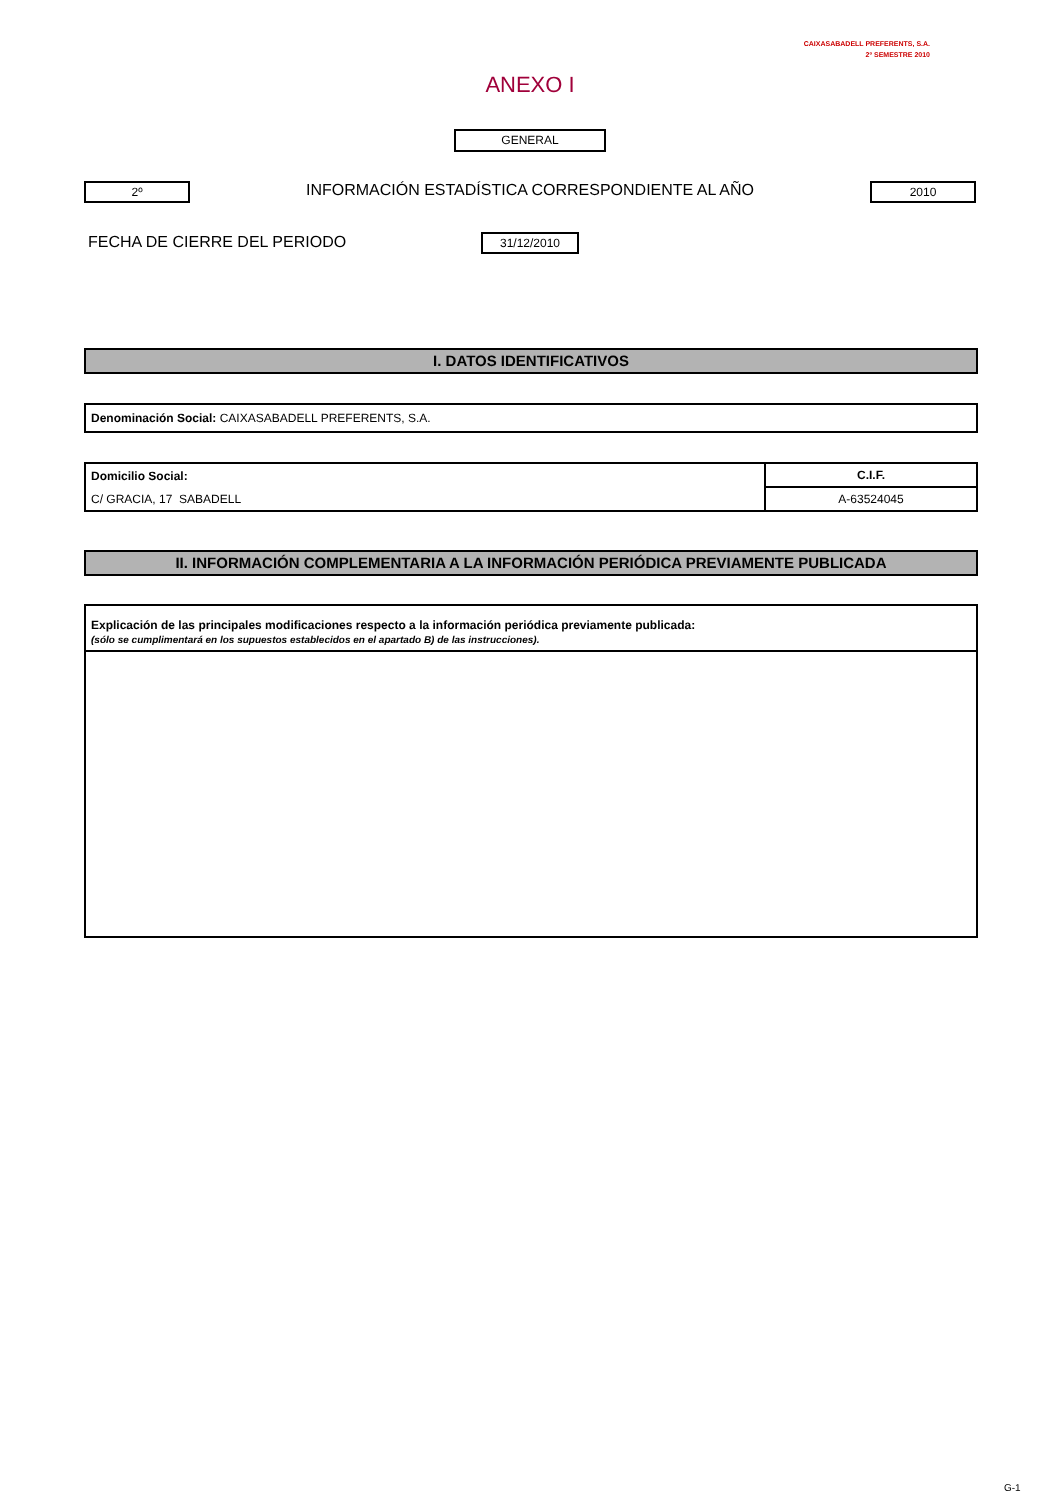CAIXASABADELL PREFERENTS, S.A.
2º SEMESTRE 2010
ANEXO I
GENERAL
2º INFORMACIÓN ESTADÍSTICA CORRESPONDIENTE AL AÑO 2010
FECHA DE CIERRE DEL PERIODO 31/12/2010
I. DATOS IDENTIFICATIVOS
| Denominación Social: CAIXASABADELL PREFERENTS, S.A. |
| Domicilio Social: | C.I.F. |
| C/ GRACIA, 17 SABADELL | A-63524045 |
II. INFORMACIÓN COMPLEMENTARIA A LA INFORMACIÓN PERIÓDICA PREVIAMENTE PUBLICADA
| Explicación de las principales modificaciones respecto a la información periódica previamente publicada: (sólo se cumplimentará en los supuestos establecidos en el apartado B) de las instrucciones). |
G-1